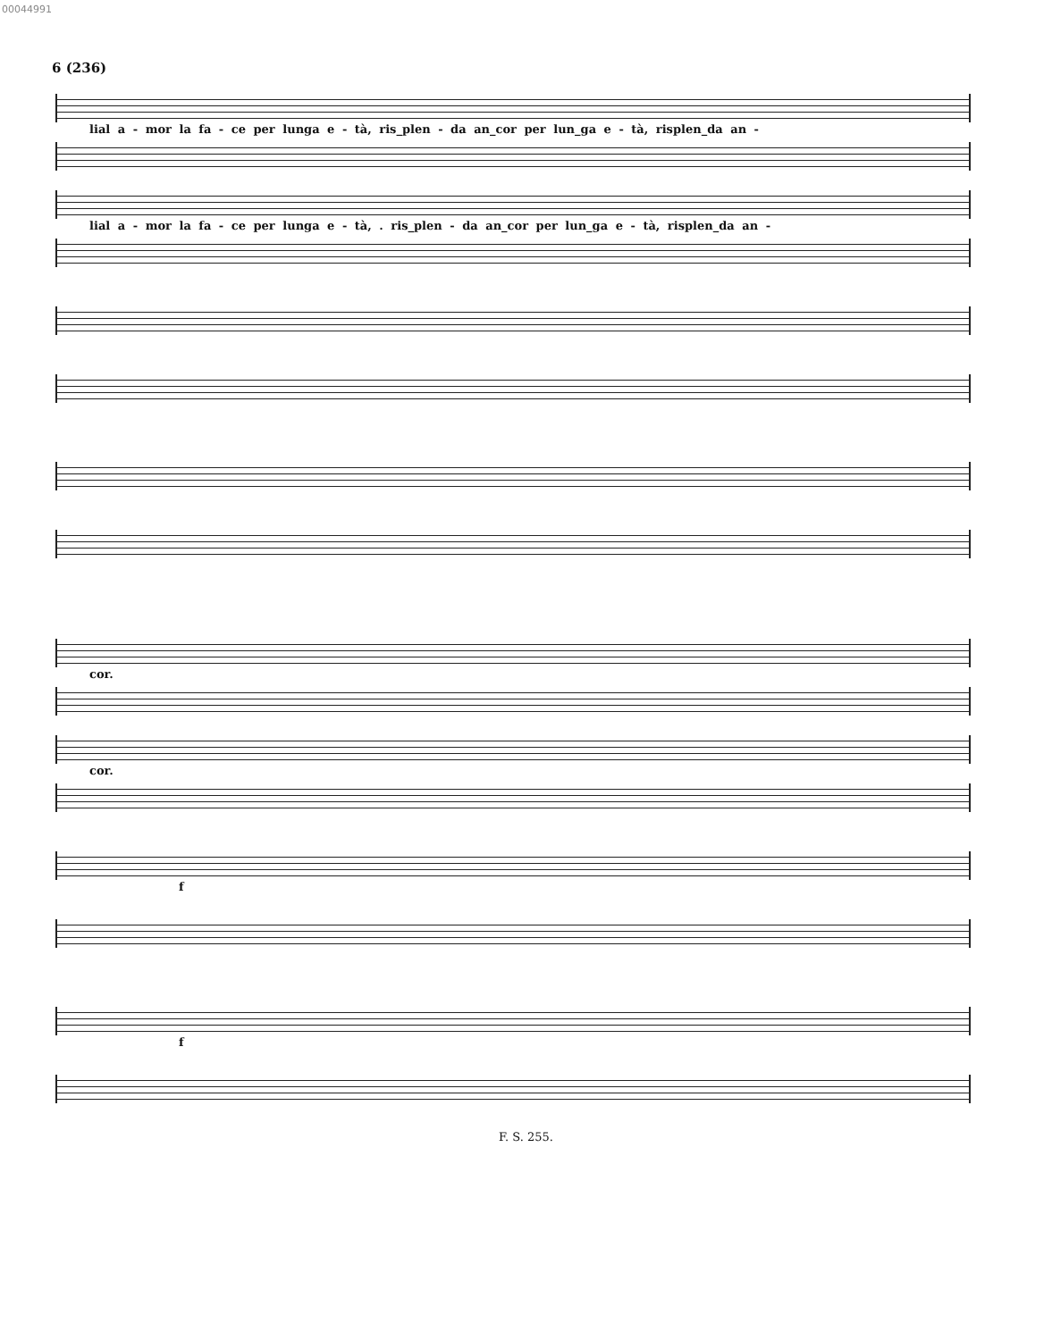00044991
6 (236)
lial a - mor la fa - ce per lunga e - tà, ris_plen - da an_cor per lun_ga e - tà, risplen_da an -
lial a - mor la fa - ce per lunga e - tà, . ris_plen - da an_cor per lun_ga e - tà, risplen_da an -
cor.
cor.
f
f
F. S. 255.